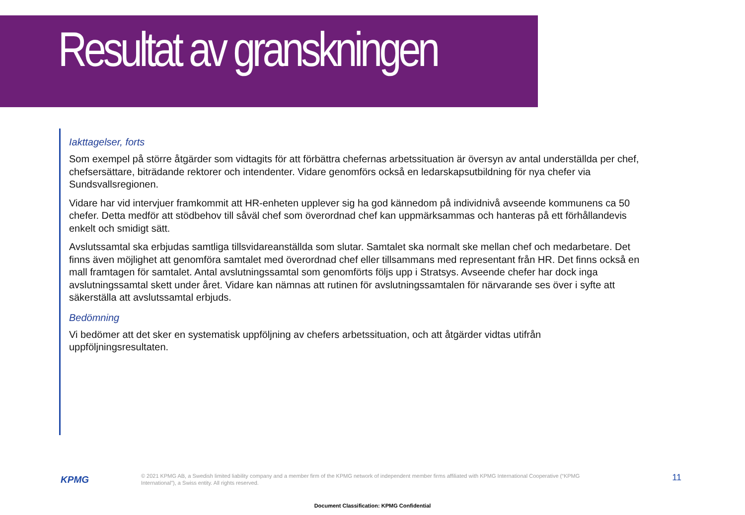Resultat av granskningen
Iakttagelser, forts
Som exempel på större åtgärder som vidtagits för att förbättra chefernas arbetssituation är översyn av antal underställda per chef, chefsersättare, biträdande rektorer och intendenter. Vidare genomförs också en ledarskapsutbildning för nya chefer via Sundsvallsregionen.
Vidare har vid intervjuer framkommit att HR-enheten upplever sig ha god kännedom på individnivå avseende kommunens ca 50 chefer. Detta medför att stödbehov till såväl chef som överordnad chef kan uppmärksammas och hanteras på ett förhållandevis enkelt och smidigt sätt.
Avslutssamtal ska erbjudas samtliga tillsvidareanställda som slutar. Samtalet ska normalt ske mellan chef och medarbetare. Det finns även möjlighet att genomföra samtalet med överordnad chef eller tillsammans med representant från HR. Det finns också en mall framtagen för samtalet. Antal avslutningssamtal som genomförts följs upp i Stratsys. Avseende chefer har dock inga avslutningssamtal skett under året. Vidare kan nämnas att rutinen för avslutningssamtalen för närvarande ses över i syfte att säkerställa att avslutssamtal erbjuds.
Bedömning
Vi bedömer att det sker en systematisk uppföljning av chefers arbetssituation, och att åtgärder vidtas utifrån uppföljningsresultaten.
KPMG
© 2021 KPMG AB, a Swedish limited liability company and a member firm of the KPMG network of independent member firms affiliated with KPMG International Cooperative (“KPMG International”), a Swiss entity. All rights reserved.
11
Document Classification: KPMG Confidential